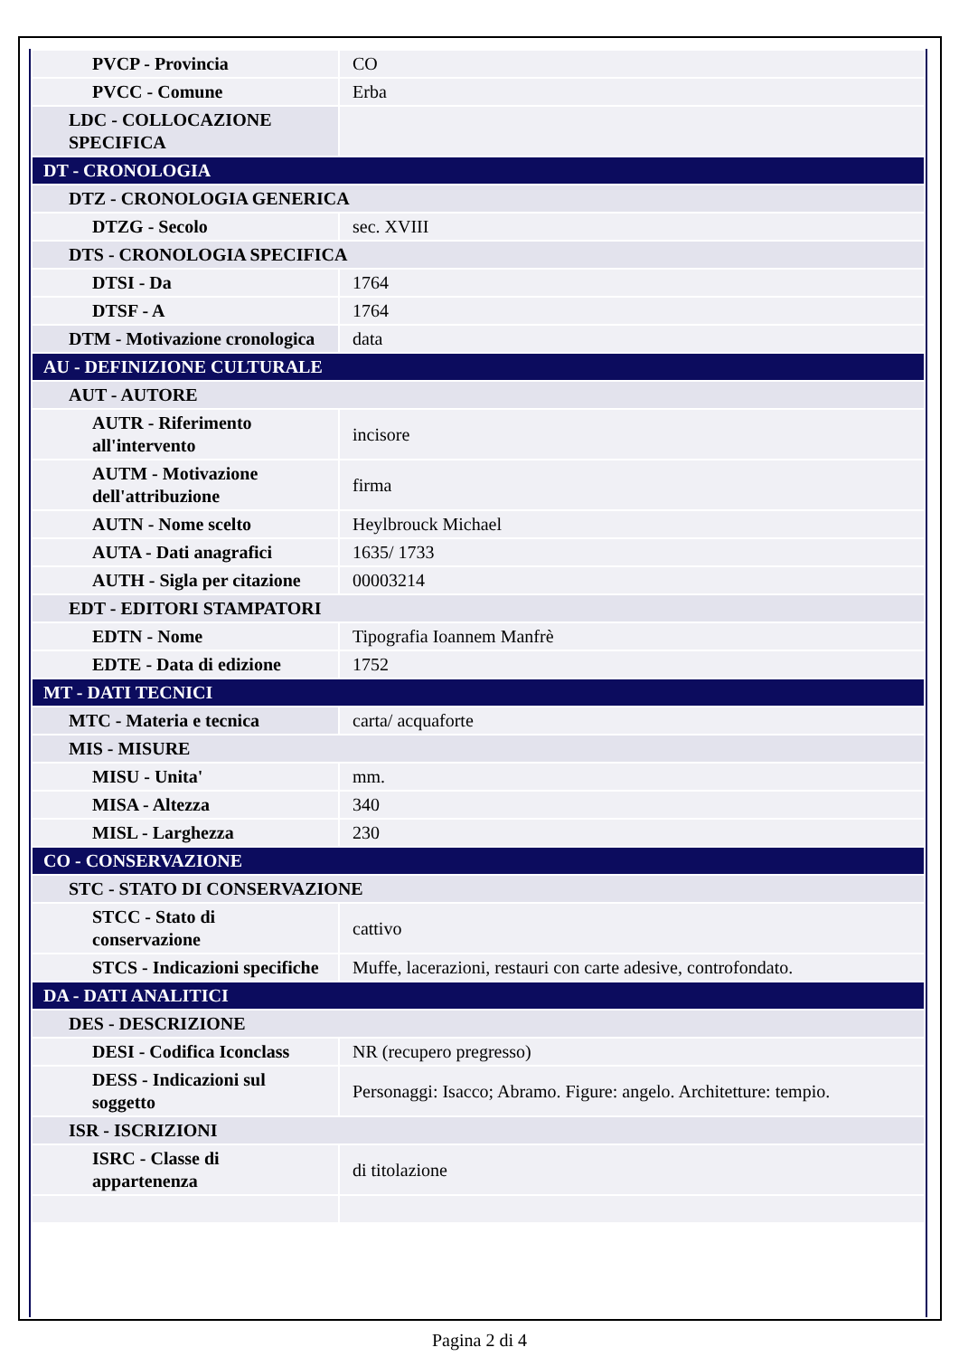| PVCP - Provincia | CO |
| PVCC - Comune | Erba |
| LDC - COLLOCAZIONE SPECIFICA | |
| DT - CRONOLOGIA | |
| DTZ - CRONOLOGIA GENERICA | |
| DTZG - Secolo | sec. XVIII |
| DTS - CRONOLOGIA SPECIFICA | |
| DTSI - Da | 1764 |
| DTSF - A | 1764 |
| DTM - Motivazione cronologica | data |
| AU - DEFINIZIONE CULTURALE | |
| AUT - AUTORE | |
| AUTR - Riferimento all'intervento | incisore |
| AUTM - Motivazione dell'attribuzione | firma |
| AUTN - Nome scelto | Heylbrouck Michael |
| AUTA - Dati anagrafici | 1635/ 1733 |
| AUTH - Sigla per citazione | 00003214 |
| EDT - EDITORI STAMPATORI | |
| EDTN - Nome | Tipografia Ioannem Manfrè |
| EDTE - Data di edizione | 1752 |
| MT - DATI TECNICI | |
| MTC - Materia e tecnica | carta/ acquaforte |
| MIS - MISURE | |
| MISU - Unita' | mm. |
| MISA - Altezza | 340 |
| MISL - Larghezza | 230 |
| CO - CONSERVAZIONE | |
| STC - STATO DI CONSERVAZIONE | |
| STCC - Stato di conservazione | cattivo |
| STCS - Indicazioni specifiche | Muffe, lacerazioni, restauri con carte adesive, controfondato. |
| DA - DATI ANALITICI | |
| DES - DESCRIZIONE | |
| DESI - Codifica Iconclass | NR (recupero pregresso) |
| DESS - Indicazioni sul soggetto | Personaggi: Isacco; Abramo. Figure: angelo. Architetture: tempio. |
| ISR - ISCRIZIONI | |
| ISRC - Classe di appartenenza | di titolazione |
Pagina 2 di 4